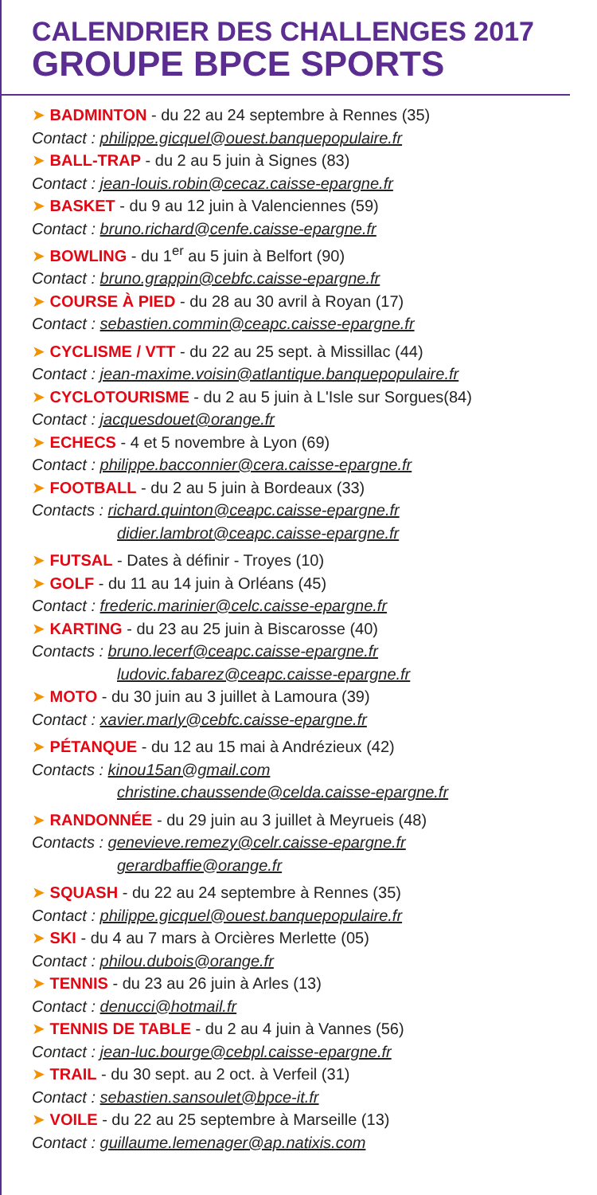CALENDRIER DES CHALLENGES 2017
GROUPE BPCE SPORTS
➤ BADMINTON - du 22 au 24 septembre à Rennes (35)
Contact : philippe.gicquel@ouest.banquepopulaire.fr
➤ BALL-TRAP - du 2 au 5 juin à Signes (83)
Contact : jean-louis.robin@cecaz.caisse-epargne.fr
➤ BASKET - du 9 au 12 juin à Valenciennes (59)
Contact : bruno.richard@cenfe.caisse-epargne.fr
➤ BOWLING - du 1<sup>er</sup> au 5 juin à Belfort (90)
Contact : bruno.grappin@cebfc.caisse-epargne.fr
➤ COURSE À PIED - du 28 au 30 avril à Royan (17)
Contact : sebastien.commin@ceapc.caisse-epargne.fr
➤ CYCLISME / VTT - du 22 au 25 sept. à Missillac (44)
Contact : jean-maxime.voisin@atlantique.banquepopulaire.fr
➤ CYCLOTOURISME - du 2 au 5 juin à L'Isle sur Sorgues(84)
Contact : jacquesdouet@orange.fr
➤ ECHECS - 4 et 5 novembre à Lyon (69)
Contact : philippe.bacconnier@cera.caisse-epargne.fr
➤ FOOTBALL - du 2 au 5 juin à Bordeaux (33)
Contacts : richard.quinton@ceapc.caisse-epargne.fr
didier.lambrot@ceapc.caisse-epargne.fr
➤ FUTSAL - Dates à définir - Troyes (10)
➤ GOLF - du 11 au 14 juin à Orléans (45)
Contact : frederic.marinier@celc.caisse-epargne.fr
➤ KARTING - du 23 au 25 juin à Biscarosse (40)
Contacts : bruno.lecerf@ceapc.caisse-epargne.fr
ludovic.fabarez@ceapc.caisse-epargne.fr
➤ MOTO - du 30 juin au 3 juillet à Lamoura (39)
Contact : xavier.marly@cebfc.caisse-epargne.fr
➤ PÉTANQUE - du 12 au 15 mai à Andrézieux (42)
Contacts : kinou15an@gmail.com
christine.chaussende@celda.caisse-epargne.fr
➤ RANDONNÉE - du 29 juin au 3 juillet à Meyrueis (48)
Contacts : genevieve.remezy@celr.caisse-epargne.fr
gerardbaffie@orange.fr
➤ SQUASH - du 22 au 24 septembre à Rennes (35)
Contact : philippe.gicquel@ouest.banquepopulaire.fr
➤ SKI - du 4 au 7 mars à Orcières Merlette (05)
Contact : philou.dubois@orange.fr
➤ TENNIS - du 23 au 26 juin à Arles (13)
Contact : denucci@hotmail.fr
➤ TENNIS DE TABLE - du 2 au 4 juin à Vannes (56)
Contact : jean-luc.bourge@cebpl.caisse-epargne.fr
➤ TRAIL - du 30 sept. au 2 oct. à Verfeil (31)
Contact : sebastien.sansoulet@bpce-it.fr
➤ VOILE - du 22 au 25 septembre à Marseille (13)
Contact : guillaume.lemenager@ap.natixis.com